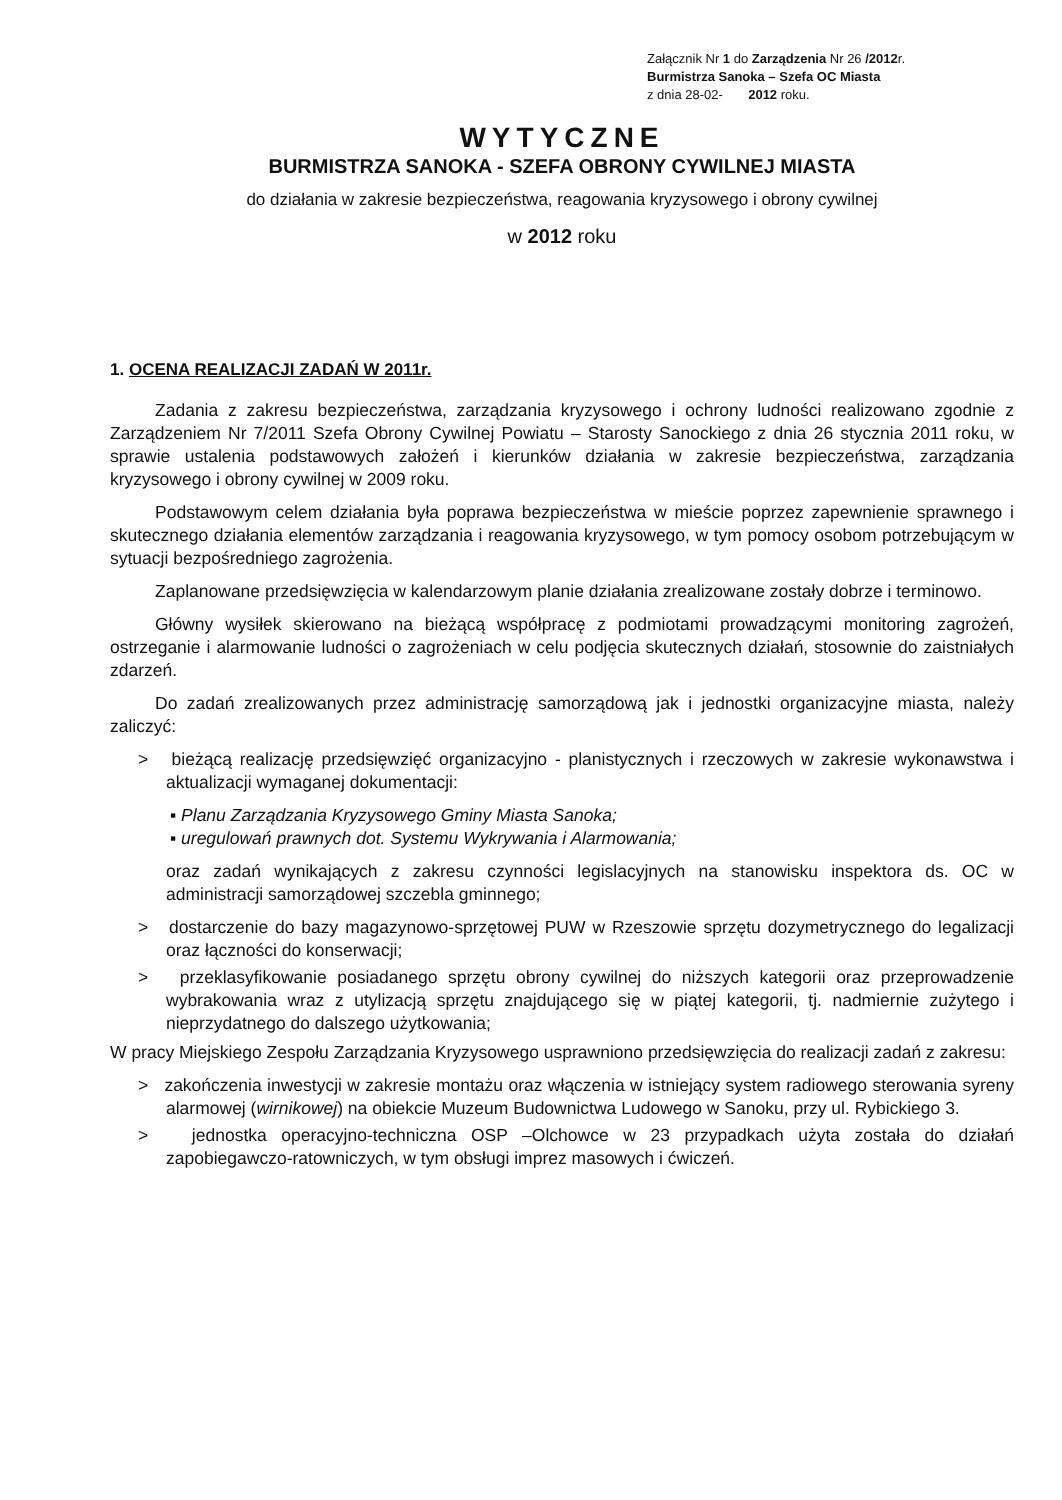Załącznik Nr 1 do Zarządzenia Nr 26 /2012r.
Burmistrza Sanoka – Szefa OC Miasta
z dnia 28-02- 2012 roku.
WYTYCZNE
BURMISTRZA SANOKA - SZEFA OBRONY CYWILNEJ MIASTA
do działania w zakresie bezpieczeństwa, reagowania kryzysowego i obrony cywilnej
w 2012 roku
1. OCENA REALIZACJI ZADAŃ W 2011r.
Zadania z zakresu bezpieczeństwa, zarządzania kryzysowego i ochrony ludności realizowano zgodnie z Zarządzeniem Nr 7/2011 Szefa Obrony Cywilnej Powiatu – Starosty Sanockiego z dnia 26 stycznia 2011 roku, w sprawie ustalenia podstawowych założeń i kierunków działania w zakresie bezpieczeństwa, zarządzania kryzysowego i obrony cywilnej w 2009 roku.
Podstawowym celem działania była poprawa bezpieczeństwa w mieście poprzez zapewnienie sprawnego i skutecznego działania elementów zarządzania i reagowania kryzysowego, w tym pomocy osobom potrzebującym w sytuacji bezpośredniego zagrożenia.
Zaplanowane przedsięwzięcia w kalendarzowym planie działania zrealizowane zostały dobrze i terminowo.
Główny wysiłek skierowano na bieżącą współpracę z podmiotami prowadzącymi monitoring zagrożeń, ostrzeganie i alarmowanie ludności o zagrożeniach w celu podjęcia skutecznych działań, stosownie do zaistniałych zdarzeń.
Do zadań zrealizowanych przez administrację samorządową jak i jednostki organizacyjne miasta, należy zaliczyć:
> bieżącą realizację przedsięwzięć organizacyjno - planistycznych i rzeczowych w zakresie wykonawstwa i aktualizacji wymaganej dokumentacji:
▪ Planu Zarządzania Kryzysowego Gminy Miasta Sanoka;
▪ uregulowań prawnych dot. Systemu Wykrywania i Alarmowania;
oraz zadań wynikających z zakresu czynności legislacyjnych na stanowisku inspektora ds. OC w administracji samorządowej szczebla gminnego;
> dostarczenie do bazy magazynowo-sprzętowej PUW w Rzeszowie sprzętu dozymetrycznego do legalizacji oraz łączności do konserwacji;
> przeklasyfikowanie posiadanego sprzętu obrony cywilnej do niższych kategorii oraz przeprowadzenie wybrakowania wraz z utylizacją sprzętu znajdującego się w piątej kategorii, tj. nadmiernie zużytego i nieprzydatnego do dalszego użytkowania;
W pracy Miejskiego Zespołu Zarządzania Kryzysowego usprawniono przedsięwzięcia do realizacji zadań z zakresu:
> zakończenia inwestycji w zakresie montażu oraz włączenia w istniejący system radiowego sterowania syreny alarmowej (wirnikowej) na obiekcie Muzeum Budownictwa Ludowego w Sanoku, przy ul. Rybickiego 3.
> jednostka operacyjno-techniczna OSP –Olchowce w 23 przypadkach użyta została do działań zapobiegawczo-ratowniczych, w tym obsługi imprez masowych i ćwiczeń.